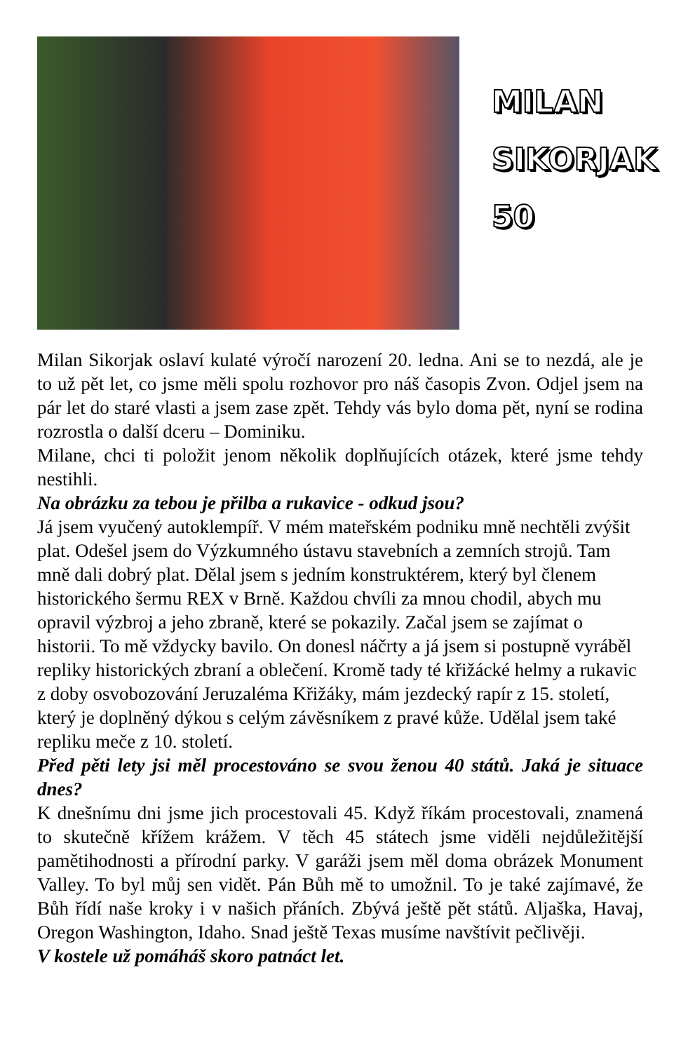MILAN
SIKORJAK
50
Milan Sikorjak oslaví kulaté výročí narození 20. ledna. Ani se to nezdá, ale je to už pět let, co jsme měli spolu rozhovor pro náš časopis Zvon. Odjel jsem na pár let do staré vlasti a jsem zase zpět. Tehdy vás bylo doma pět, nyní se rodina rozrostla o další dceru – Dominiku.
Milane, chci ti položit jenom několik doplňujících otázek, které jsme tehdy nestihli.
Na obrázku za tebou je přilba a rukavice - odkud jsou?
Já jsem vyučený autoklempíř. V mém mateřském podniku mně nechtěli zvýšit plat. Odešel jsem do Výzkumného ústavu stavebních a zemních strojů. Tam mně dali dobrý plat. Dělal jsem s jedním konstruktérem, který byl členem historického šermu REX v Brně. Každou chvíli za mnou chodil, abych mu opravil výzbroj a jeho zbraně, které se pokazily. Začal jsem se zajímat o historii. To mě vždycky bavilo. On donesl náčrty a já jsem si postupně vyráběl repliky historických zbraní a oblečení. Kromě tady té křižácké helmy a rukavic z doby osvobozování Jeruzaléma Křižáky, mám jezdecký rapír z 15. století, který je doplněný dýkou s celým závěsníkem z pravé kůže. Udělal jsem také repliku meče z 10. století.
Před pěti lety jsi měl procestováno se svou ženou 40 států. Jaká je situace dnes?
K dnešnímu dni jsme jich procestovali 45. Když říkám procestovali, znamená to skutečně křížem krážem. V těch 45 státech jsme viděli nejdůležitější pamětihodnosti a přírodní parky. V garáži jsem měl doma obrázek Monument Valley. To byl můj sen vidět. Pán Bůh mě to umožnil. To je také zajímavé, že Bůh řídí naše kroky i v našich přáních. Zbývá ještě pět států. Aljaška, Havaj, Oregon Washington, Idaho. Snad ještě Texas musíme navštívit pečlivěji.
V kostele už pomáháš skoro patnáct let.